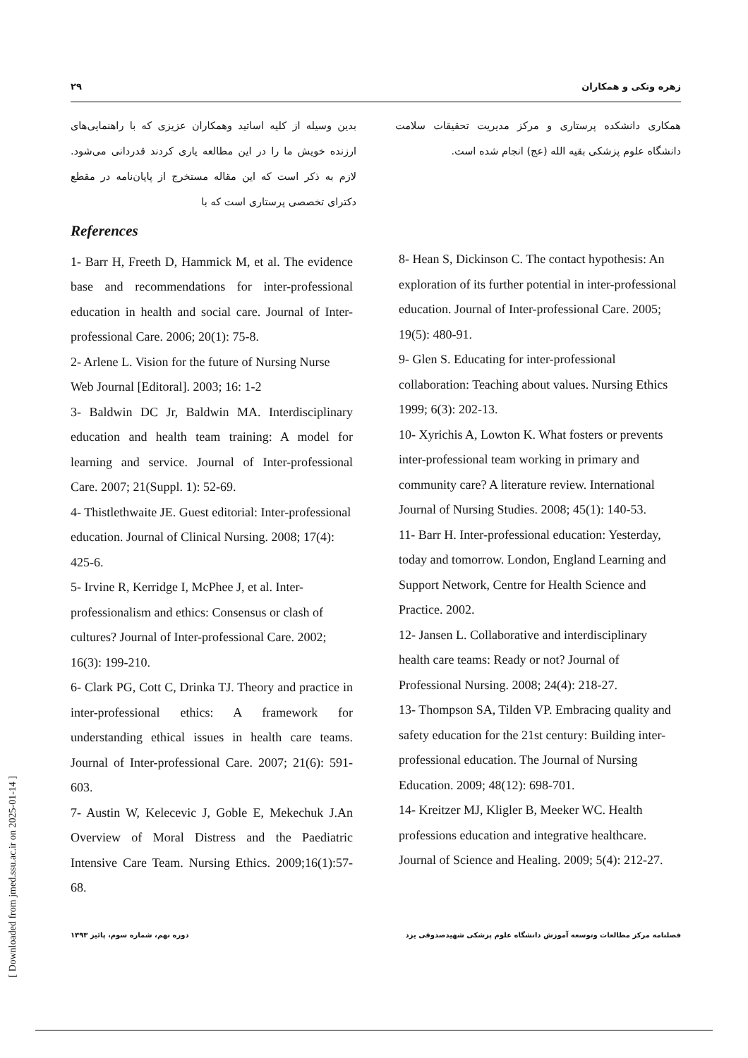۲۹ زهره ونکی و همکاران
بدین وسیله از کلیه اساتید وهمکاران عزیزی که با راهنمایی‌های ارزنده خویش ما را در این مطالعه یاری کردند قدردانی می‌شود. لازم به ذکر است که این مقاله مستخرج از پایان‌نامه در مقطع دکترای تخصصی پرستاری است که با
همکاری دانشکده پرستاری و مرکز مدیریت تحقیقات سلامت دانشگاه علوم پزشکی بقیه الله (عج) انجام شده است.
References
1- Barr H, Freeth D, Hammick M, et al. The evidence base and recommendations for inter-professional education in health and social care. Journal of Inter-professional Care. 2006; 20(1): 75-8.
2- Arlene L. Vision for the future of Nursing Nurse Web Journal [Editoral]. 2003; 16: 1-2
3- Baldwin DC Jr, Baldwin MA. Interdisciplinary education and health team training: A model for learning and service. Journal of Inter-professional Care. 2007; 21(Suppl. 1): 52-69.
4- Thistlethwaite JE. Guest editorial: Inter-professional education. Journal of Clinical Nursing. 2008; 17(4): 425-6.
5- Irvine R, Kerridge I, McPhee J, et al. Inter-professionalism and ethics: Consensus or clash of cultures? Journal of Inter-professional Care. 2002; 16(3): 199-210.
6- Clark PG, Cott C, Drinka TJ. Theory and practice in inter-professional ethics: A framework for understanding ethical issues in health care teams. Journal of Inter-professional Care. 2007; 21(6): 591-603.
7- Austin W, Kelecevic J, Goble E, Mekechuk J.An Overview of Moral Distress and the Paediatric Intensive Care Team. Nursing Ethics. 2009;16(1):57-68.
8- Hean S, Dickinson C. The contact hypothesis: An exploration of its further potential in inter-professional education. Journal of Inter-professional Care. 2005; 19(5): 480-91.
9- Glen S. Educating for inter-professional collaboration: Teaching about values. Nursing Ethics 1999; 6(3): 202-13.
10- Xyrichis A, Lowton K. What fosters or prevents inter-professional team working in primary and community care? A literature review. International Journal of Nursing Studies. 2008; 45(1): 140-53.
11- Barr H. Inter-professional education: Yesterday, today and tomorrow. London, England Learning and Support Network, Centre for Health Science and Practice. 2002.
12- Jansen L. Collaborative and interdisciplinary health care teams: Ready or not? Journal of Professional Nursing. 2008; 24(4): 218-27.
13- Thompson SA, Tilden VP. Embracing quality and safety education for the 21st century: Building inter-professional education. The Journal of Nursing Education. 2009; 48(12): 698-701.
14- Kreitzer MJ, Kligler B, Meeker WC. Health professions education and integrative healthcare. Journal of Science and Healing. 2009; 5(4): 212-27.
فصلنامه مرکز مطالعات وتوسعه آموزش دانشگاه علوم پزشکی شهیدصدوقی یزد دوره نهم، شماره سوم، پائیز ۱۳۹۳
[ Downloaded from jmed.ssu.ac.ir on 2025-01-14 ]